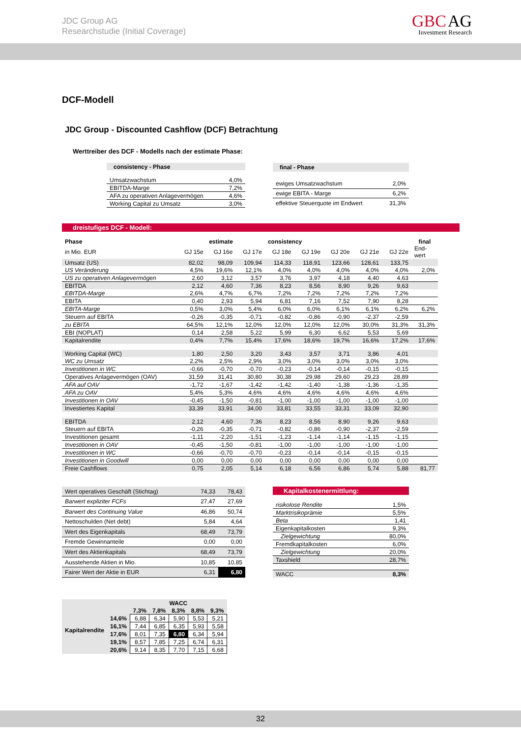JDC Group AG
Researchstudie (Initial Coverage)
GBC AG
Investment Research
DCF-Modell
JDC Group - Discounted Cashflow (DCF) Betrachtung
Werttreiber des DCF - Modells nach der estimate Phase:
| consistency - Phase | |
| --- | --- |
| Umsatzwachstum | 4,0% |
| EBITDA-Marge | 7,2% |
| AFA zu operativen Anlagevermögen | 4,6% |
| Working Capital zu Umsatz | 3,0% |
| final - Phase | |
| --- | --- |
| ewiges Umsatzwachstum | 2,0% |
| ewige EBITA - Marge | 6,2% |
| effektive Steuerquote im Endwert | 31,3% |
dreistufiges DCF - Modell:
| Phase | estimate | | | consistency | | | | | final |
| --- | --- | --- | --- | --- | --- | --- | --- | --- | --- |
| in Mio. EUR | GJ 15e | GJ 16e | GJ 17e | GJ 18e | GJ 19e | GJ 20e | GJ 21e | GJ 22e | End- wert |
| Umsatz (US) | 82,02 | 98,09 | 109,94 | 114,33 | 118,91 | 123,66 | 128,61 | 133,75 | |
| US Veränderung | 4,5% | 19,6% | 12,1% | 4,0% | 4,0% | 4,0% | 4,0% | 4,0% | 2,0% |
| US zu operativen Anlagevermögen | 2,60 | 3,12 | 3,57 | 3,76 | 3,97 | 4,18 | 4,40 | 4,63 | |
| EBITDA | 2,12 | 4,60 | 7,36 | 8,23 | 8,56 | 8,90 | 9,26 | 9,63 | |
| EBITDA-Marge | 2,6% | 4,7% | 6,7% | 7,2% | 7,2% | 7,2% | 7,2% | 7,2% | |
| EBITA | 0,40 | 2,93 | 5,94 | 6,81 | 7,16 | 7,52 | 7,90 | 8,28 | |
| EBITA-Marge | 0,5% | 3,0% | 5,4% | 6,0% | 6,0% | 6,1% | 6,1% | 6,2% | 6,2% |
| Steuern auf EBITA | -0,26 | -0,35 | -0,71 | -0,82 | -0,86 | -0,90 | -2,37 | -2,59 | |
| zu EBITA | 64,5% | 12,1% | 12,0% | 12,0% | 12,0% | 12,0% | 30,0% | 31,3% | 31,3% |
| EBI (NOPLAT) | 0,14 | 2,58 | 5,22 | 5,99 | 6,30 | 6,62 | 5,53 | 5,69 | |
| Kapitalrendite | 0,4% | 7,7% | 15,4% | 17,6% | 18,6% | 19,7% | 16,6% | 17,2% | 17,6% |
| Working Capital (WC) | 1,80 | 2,50 | 3,20 | 3,43 | 3,57 | 3,71 | 3,86 | 4,01 | |
| WC zu Umsatz | 2,2% | 2,5% | 2,9% | 3,0% | 3,0% | 3,0% | 3,0% | 3,0% | |
| Investitionen in WC | -0,66 | -0,70 | -0,70 | -0,23 | -0,14 | -0,14 | -0,15 | -0,15 | |
| Operatives Anlagevermögen (OAV) | 31,59 | 31,41 | 30,80 | 30,38 | 29,98 | 29,60 | 29,23 | 28,89 | |
| AFA auf OAV | -1,72 | -1,67 | -1,42 | -1,42 | -1,40 | -1,38 | -1,36 | -1,35 | |
| AFA zu OAV | 5,4% | 5,3% | 4,6% | 4,6% | 4,6% | 4,6% | 4,6% | 4,6% | |
| Investitionen in OAV | -0,45 | -1,50 | -0,81 | -1,00 | -1,00 | -1,00 | -1,00 | -1,00 | |
| Investiertes Kapital | 33,39 | 33,91 | 34,00 | 33,81 | 33,55 | 33,31 | 33,09 | 32,90 | |
| EBITDA | 2,12 | 4,60 | 7,36 | 8,23 | 8,56 | 8,90 | 9,26 | 9,63 | |
| Steuern auf EBITA | -0,26 | -0,35 | -0,71 | -0,82 | -0,86 | -0,90 | -2,37 | -2,59 | |
| Investitionen gesamt | -1,11 | -2,20 | -1,51 | -1,23 | -1,14 | -1,14 | -1,15 | -1,15 | |
| Investitionen in OAV | -0,45 | -1,50 | -0,81 | -1,00 | -1,00 | -1,00 | -1,00 | -1,00 | |
| Investitionen in WC | -0,66 | -0,70 | -0,70 | -0,23 | -0,14 | -0,14 | -0,15 | -0,15 | |
| Investitionen in Goodwill | 0,00 | 0,00 | 0,00 | 0,00 | 0,00 | 0,00 | 0,00 | 0,00 | |
| Freie Cashflows | 0,75 | 2,05 | 5,14 | 6,18 | 6,56 | 6,86 | 5,74 | 5,88 | 81,77 |
| Wert operatives Geschäft (Stichtag) | 74,33 | 78,43 |
| Barwert expliziter FCFs | 27,47 | 27,69 |
| Barwert des Continuing Value | 46,86 | 50,74 |
| Nettoschulden (Net debt) | 5,84 | 4,64 |
| Wert des Eigenkapitals | 68,49 | 73,79 |
| Fremde Gewinnanteile | 0,00 | 0,00 |
| Wert des Aktienkapitals | 68,49 | 73,79 |
| Ausstehende Aktien in Mio. | 10,85 | 10,85 |
| Fairer Wert der Aktie in EUR | 6,31 | 6,80 |
| Kapitalkostenermittlung: | |
| risikolose Rendite | 1,5% |
| Marktrisikoprämie | 5,5% |
| Beta | 1,41 |
| Eigenkapitalkosten | 9,3% |
| Zielgewichtung | 80,0% |
| Fremdkapitalkosten | 6,0% |
| Zielgewichtung | 20,0% |
| Taxshield | 28,7% |
| WACC | 8,3% |
| | | WACC | | | | |
| --- | --- | --- | --- | --- | --- | --- |
| Kapitalrendite | | 7,3% | 7,8% | 8,3% | 8,8% | 9,3% |
| | 14,6% | 6,88 | 6,34 | 5,90 | 5,53 | 5,21 |
| | 16,1% | 7,44 | 6,85 | 6,35 | 5,93 | 5,58 |
| | 17,6% | 8,01 | 7,35 | 6,80 | 6,34 | 5,94 |
| | 19,1% | 8,57 | 7,85 | 7,25 | 6,74 | 6,31 |
| | 20,6% | 9,14 | 8,35 | 7,70 | 7,15 | 6,68 |
32